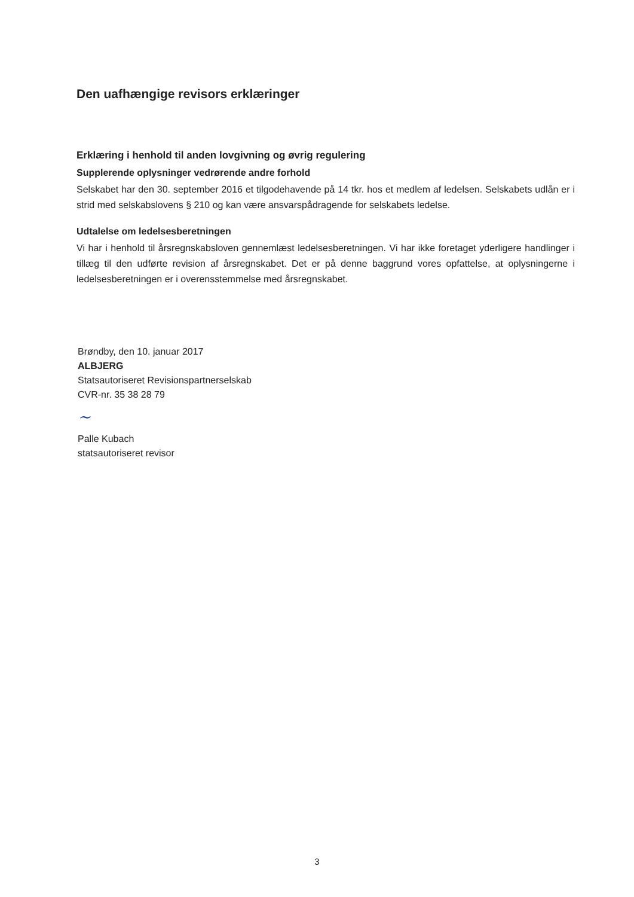Den uafhængige revisors erklæringer
Erklæring i henhold til anden lovgivning og øvrig regulering
Supplerende oplysninger vedrørende andre forhold
Selskabet har den 30. september 2016 et tilgodehavende på 14 tkr. hos et medlem af ledelsen. Selskabets udlån er i strid med selskabslovens § 210 og kan være ansvarspådragende for selskabets ledelse.
Udtalelse om ledelsesberetningen
Vi har i henhold til årsregnskabsloven gennemlæst ledelsesberetningen. Vi har ikke foretaget yderligere handlinger i tillæg til den udførte revision af årsregnskabet. Det er på denne baggrund vores opfattelse, at oplysningerne i ledelsesberetningen er i overensstemmelse med årsregnskabet.
Brøndby, den 10. januar 2017
ALBJERG
Statsautoriseret Revisionspartnerselskab
CVR-nr. 35 38 28 79
~
Palle Kubach
statsautoriseret revisor
3